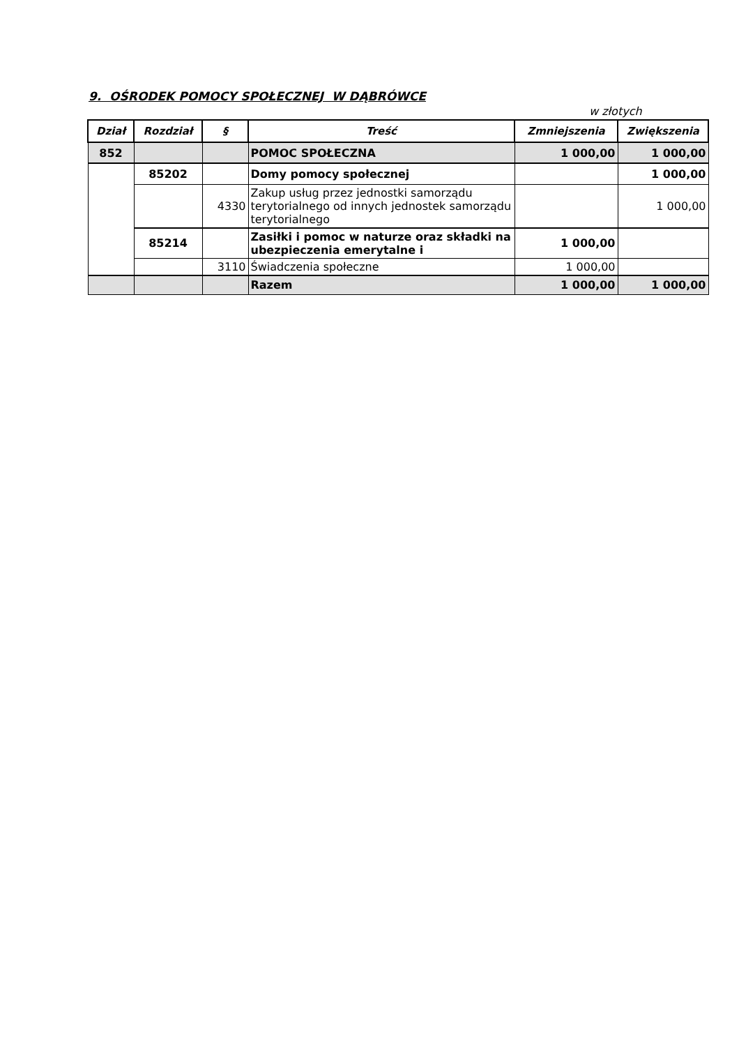9. OŚRODEK POMOCY SPOŁECZNEJ W DĄBRÓWCE
w złotych
| Dział | Rozdział | § | Treść | Zmniejszenia | Zwiększenia |
| --- | --- | --- | --- | --- | --- |
| 852 | | | POMOC SPOŁECZNA | 1 000,00 | 1 000,00 |
| | 85202 | | Domy pomocy społecznej | | 1 000,00 |
| | | 4330 | Zakup usług przez jednostki samorządu terytorialnego od innych jednostek samorządu terytorialnego | | 1 000,00 |
| | 85214 | | Zasiłki i pomoc w naturze oraz składki na ubezpieczenia emerytalne i | 1 000,00 | |
| | | 3110 | Świadczenia społeczne | 1 000,00 | |
| | | | Razem | 1 000,00 | 1 000,00 |